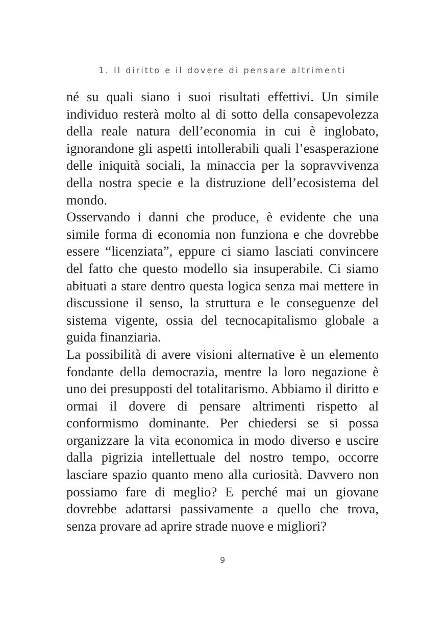1. Il diritto e il dovere di pensare altrimenti
né su quali siano i suoi risultati effettivi. Un simile individuo resterà molto al di sotto della consapevolezza della reale natura dell’economia in cui è inglobato, ignorandone gli aspetti intollerabili quali l’esasperazione delle iniquità sociali, la minaccia per la sopravvivenza della nostra specie e la distruzione dell’ecosistema del mondo.
Osservando i danni che produce, è evidente che una simile forma di economia non funziona e che dovrebbe essere “licenziata”, eppure ci siamo lasciati convincere del fatto che questo modello sia insuperabile. Ci siamo abituati a stare dentro questa logica senza mai mettere in discussione il senso, la struttura e le conseguenze del sistema vigente, ossia del tecnocapitalismo globale a guida finanziaria.
La possibilità di avere visioni alternative è un elemento fondante della democrazia, mentre la loro negazione è uno dei presupposti del totalitarismo. Abbiamo il diritto e ormai il dovere di pensare altrimenti rispetto al conformismo dominante. Per chiedersi se si possa organizzare la vita economica in modo diverso e uscire dalla pigrizia intellettuale del nostro tempo, occorre lasciare spazio quanto meno alla curiosità. Davvero non possiamo fare di meglio? E perché mai un giovane dovrebbe adattarsi passivamente a quello che trova, senza provare ad aprire strade nuove e migliori?
9